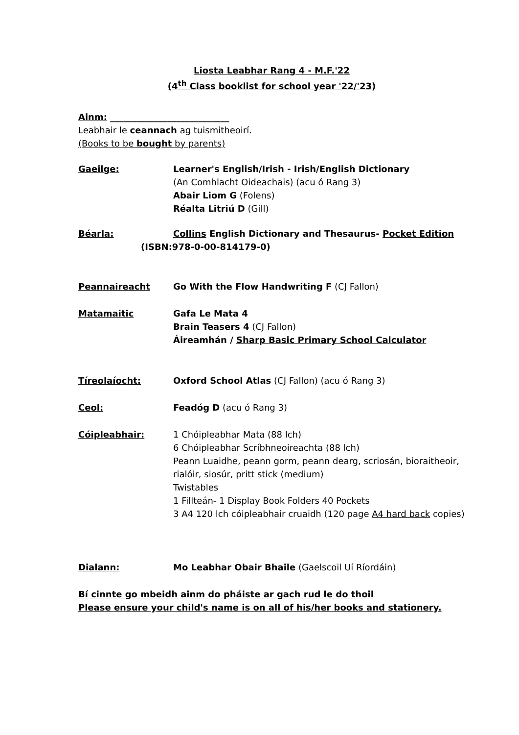Liosta Leabhar Rang 4 - M.F.'22
(4<sup>th</sup> Class booklist for school year '22/'23)
Ainm: ___________________________
Leabhair le ceannach ag tuismitheoirí.
(Books to be bought by parents)
Gaeilge: Learner's English/Irish - Irish/English Dictionary
(An Comhlacht Oideachais) (acu ó Rang 3)
Abair Liom G (Folens)
Réalta Litriú D (Gill)
Béarla: Collins English Dictionary and Thesaurus- Pocket Edition
(ISBN:978-0-00-814179-0)
Peannaireacht Go With the Flow Handwriting F (CJ Fallon)
Matamaitic Gafa Le Mata 4
Brain Teasers 4 (CJ Fallon)
Áireamhán / Sharp Basic Primary School Calculator
Tíreolaíocht: Oxford School Atlas (CJ Fallon) (acu ó Rang 3)
Ceol: Feadóg D (acu ó Rang 3)
Cóipleabhair: 1 Chóipleabhar Mata (88 lch)
6 Chóipleabhar Scríbhneoireachta (88 lch)
Peann Luaidhe, peann gorm, peann dearg, scriosán, bioraitheoir, rialóir, siosúr, pritt stick (medium)
Twistables
1 Fillteán- 1 Display Book Folders 40 Pockets
3 A4 120 lch cóipleabhair cruaidh (120 page A4 hard back copies)
Dialann: Mo Leabhar Obair Bhaile (Gaelscoil Uí Ríordáin)
Bí cinnte go mbeidh ainm do pháiste ar gach rud le do thoil
Please ensure your child's name is on all of his/her books and stationery.